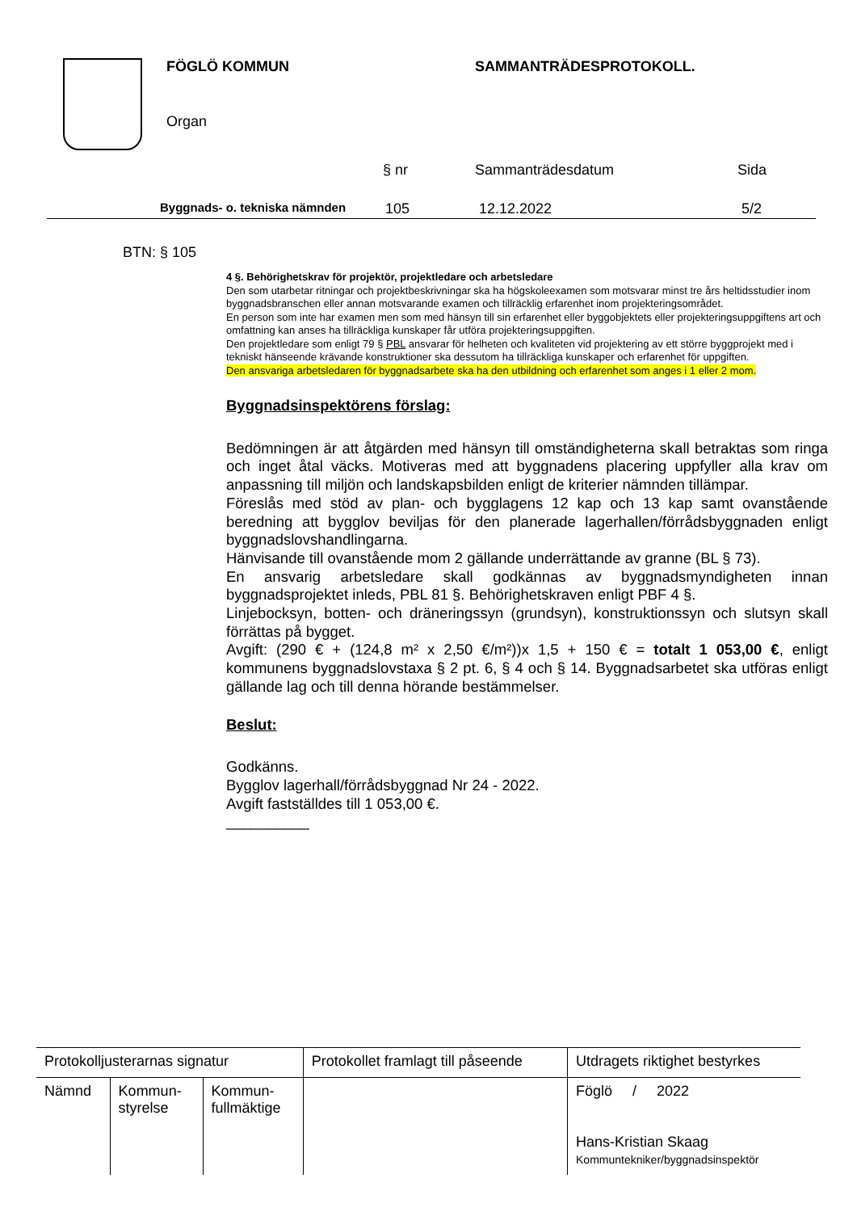FÖGLÖ KOMMUN SAMMANTRÄDESPROTOKOLL.
Organ
§ nr Sammanträdesdatum Sida
Byggnads- o. tekniska nämnden 105 12.12.2022 5/2
BTN: § 105
4 §. Behörighetskrav för projektör, projektledare och arbetsledare
Den som utarbetar ritningar och projektbeskrivningar ska ha högskoleexamen som motsvarar minst tre års heltidsstudier inom byggnadsbranschen eller annan motsvarande examen och tillräcklig erfarenhet inom projekteringsområdet.
En person som inte har examen men som med hänsyn till sin erfarenhet eller byggobjektets eller projekteringsuppgiftens art och omfattning kan anses ha tillräckliga kunskaper får utföra projekteringsuppgiften.
Den projektledare som enligt 79 § PBL ansvarar för helheten och kvaliteten vid projektering av ett större byggprojekt med i tekniskt hänseende krävande konstruktioner ska dessutom ha tillräckliga kunskaper och erfarenhet för uppgiften.
Den ansvariga arbetsledaren för byggnadsarbete ska ha den utbildning och erfarenhet som anges i 1 eller 2 mom.
Byggnadsinspektörens förslag:
Bedömningen är att åtgärden med hänsyn till omständigheterna skall betraktas som ringa och inget åtal väcks. Motiveras med att byggnadens placering uppfyller alla krav om anpassning till miljön och landskapsbilden enligt de kriterier nämnden tillämpar.
Föreslås med stöd av plan- och bygglagens 12 kap och 13 kap samt ovanstående beredning att bygglov beviljas för den planerade lagerhallen/förrådsbyggnaden enligt byggnadslovshandlingarna.
Hänvisande till ovanstående mom 2 gällande underrättande av granne (BL § 73).
En ansvarig arbetsledare skall godkännas av byggnadsmyndigheten innan byggnadsprojektet inleds, PBL 81 §. Behörighetskraven enligt PBF 4 §.
Linjebocksyn, botten- och dräneringssyn (grundsyn), konstruktionssyn och slutsyn skall förrättas på bygget.
Avgift: (290 € + (124,8 m² x 2,50 €/m²))x 1,5 + 150 € = totalt 1 053,00 €, enligt kommunens byggnadslovstaxa § 2 pt. 6, § 4 och § 14. Byggnadsarbetet ska utföras enligt gällande lag och till denna hörande bestämmelser.
Beslut:
Godkänns.
Bygglov lagerhall/förrådsbyggnad Nr 24 - 2022.
Avgift fastställdes till 1 053,00 €.
__________
| Protokolljusterarnas signatur | | | Protokollet framlagt till påseende | Utdragets riktighet bestyrkes |
| Nämnd | Kommun- styrelse | Kommun- fullmäktige | | Föglö / 2022 Hans-Kristian Skaag Kommuntekniker/byggnadsinspektör |